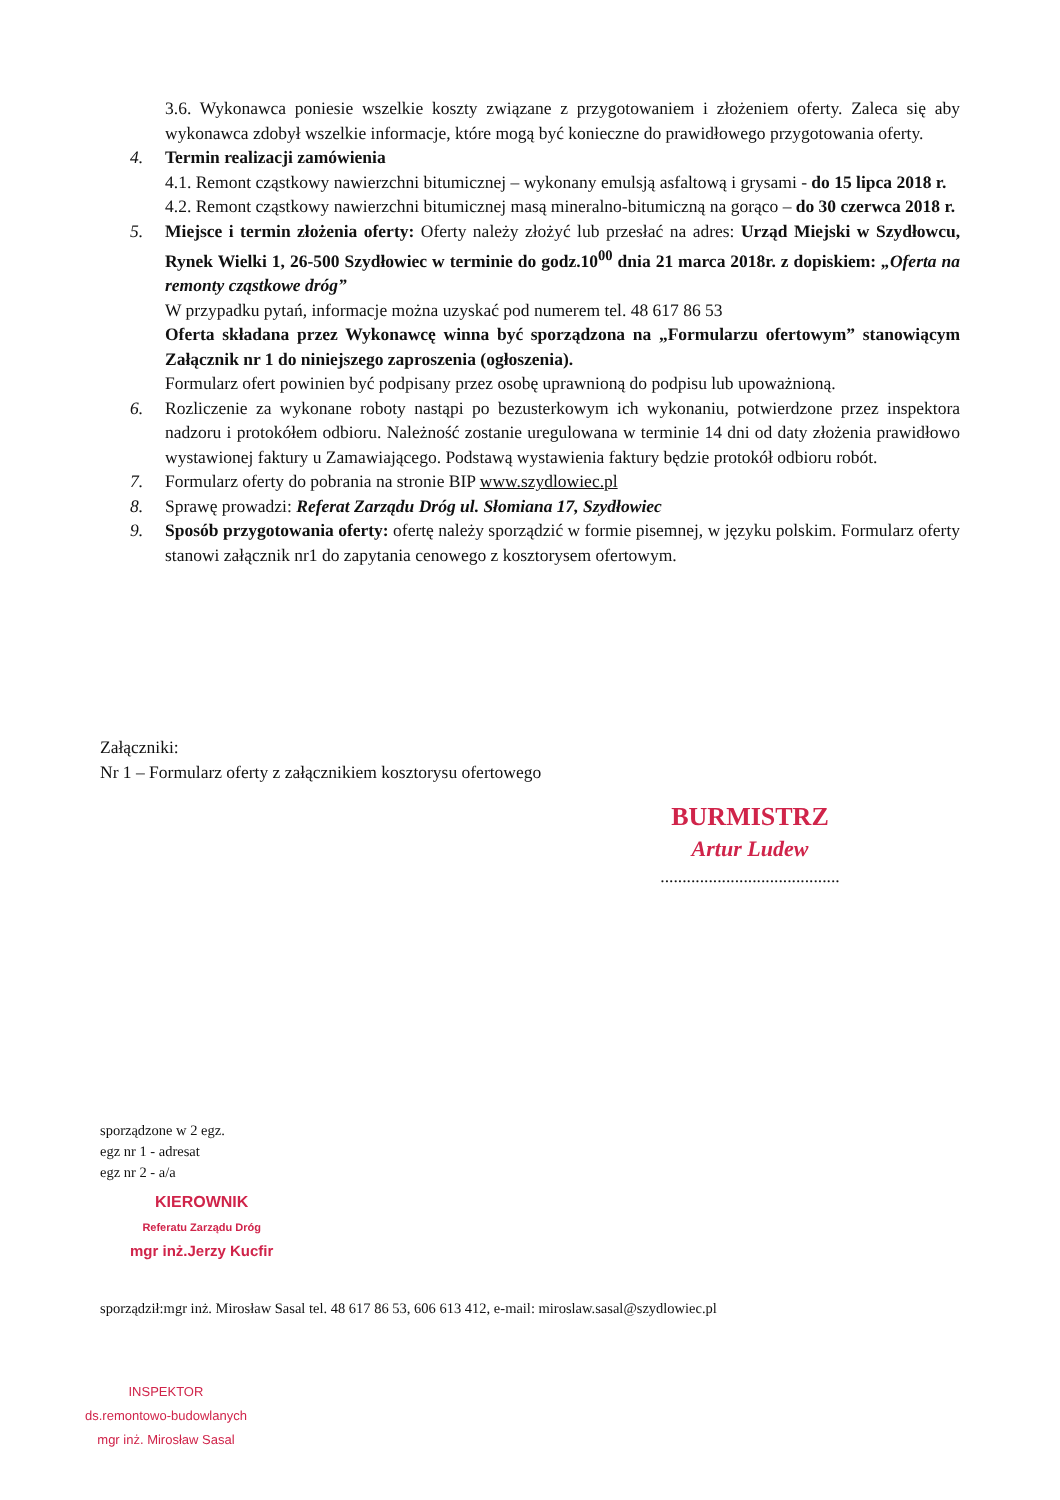3.6. Wykonawca poniesie wszelkie koszty związane z przygotowaniem i złożeniem oferty. Zaleca się aby wykonawca zdobył wszelkie informacje, które mogą być konieczne do prawidłowego przygotowania oferty.
4. Termin realizacji zamówienia
4.1. Remont cząstkowy nawierzchni bitumicznej – wykonany emulsją asfaltową i grysami - do 15 lipca 2018 r.
4.2. Remont cząstkowy nawierzchni bitumicznej masą mineralno-bitumiczną na gorąco – do 30 czerwca 2018 r.
5. Miejsce i termin złożenia oferty: Oferty należy złożyć lub przesłać na adres: Urząd Miejski w Szydłowcu, Rynek Wielki 1, 26-500 Szydłowiec w terminie do godz.10<sup>00</sup> dnia 21 marca 2018r. z dopiskiem: „Oferta na remonty cząstkowe dróg”
W przypadku pytań, informacje można uzyskać pod numerem tel. 48 617 86 53
Oferta składana przez Wykonawcę winna być sporządzona na „Formularzu ofertowym” stanowiącym Załącznik nr 1 do niniejszego zaproszenia (ogłoszenia).
Formularz ofert powinien być podpisany przez osobę uprawnioną do podpisu lub upoważnioną.
6. Rozliczenie za wykonane roboty nastąpi po bezusterkowym ich wykonaniu, potwierdzone przez inspektora nadzoru i protokółem odbioru. Należność zostanie uregulowana w terminie 14 dni od daty złożenia prawidłowo wystawionej faktury u Zamawiającego. Podstawą wystawienia faktury będzie protokół odbioru robót.
7. Formularz oferty do pobrania na stronie BIP www.szydlowiec.pl
8. Sprawę prowadzi: Referat Zarządu Dróg ul. Słomiana 17, Szydłowiec
9. Sposób przygotowania oferty: ofertę należy sporządzić w formie pisemnej, w języku polskim. Formularz oferty stanowi załącznik nr1 do zapytania cenowego z kosztorysem ofertowym.
Załączniki:
Nr 1 – Formularz oferty z załącznikiem kosztorysu ofertowego
BURMISTRZ
Artur Ludew
.........................................
sporządzone w 2 egz.
egz nr 1 - adresat
egz nr 2 - a/a
KIEROWNIK
Referatu Zarządu Dróg
mgr inż.Jerzy Kucfir
sporządził:mgr inż. Mirosław Sasal tel. 48 617 86 53, 606 613 412, e-mail: miroslaw.sasal@szydlowiec.pl
INSPEKTOR
ds.remontowo-budowlanych
mgr inż. Mirosław Sasal